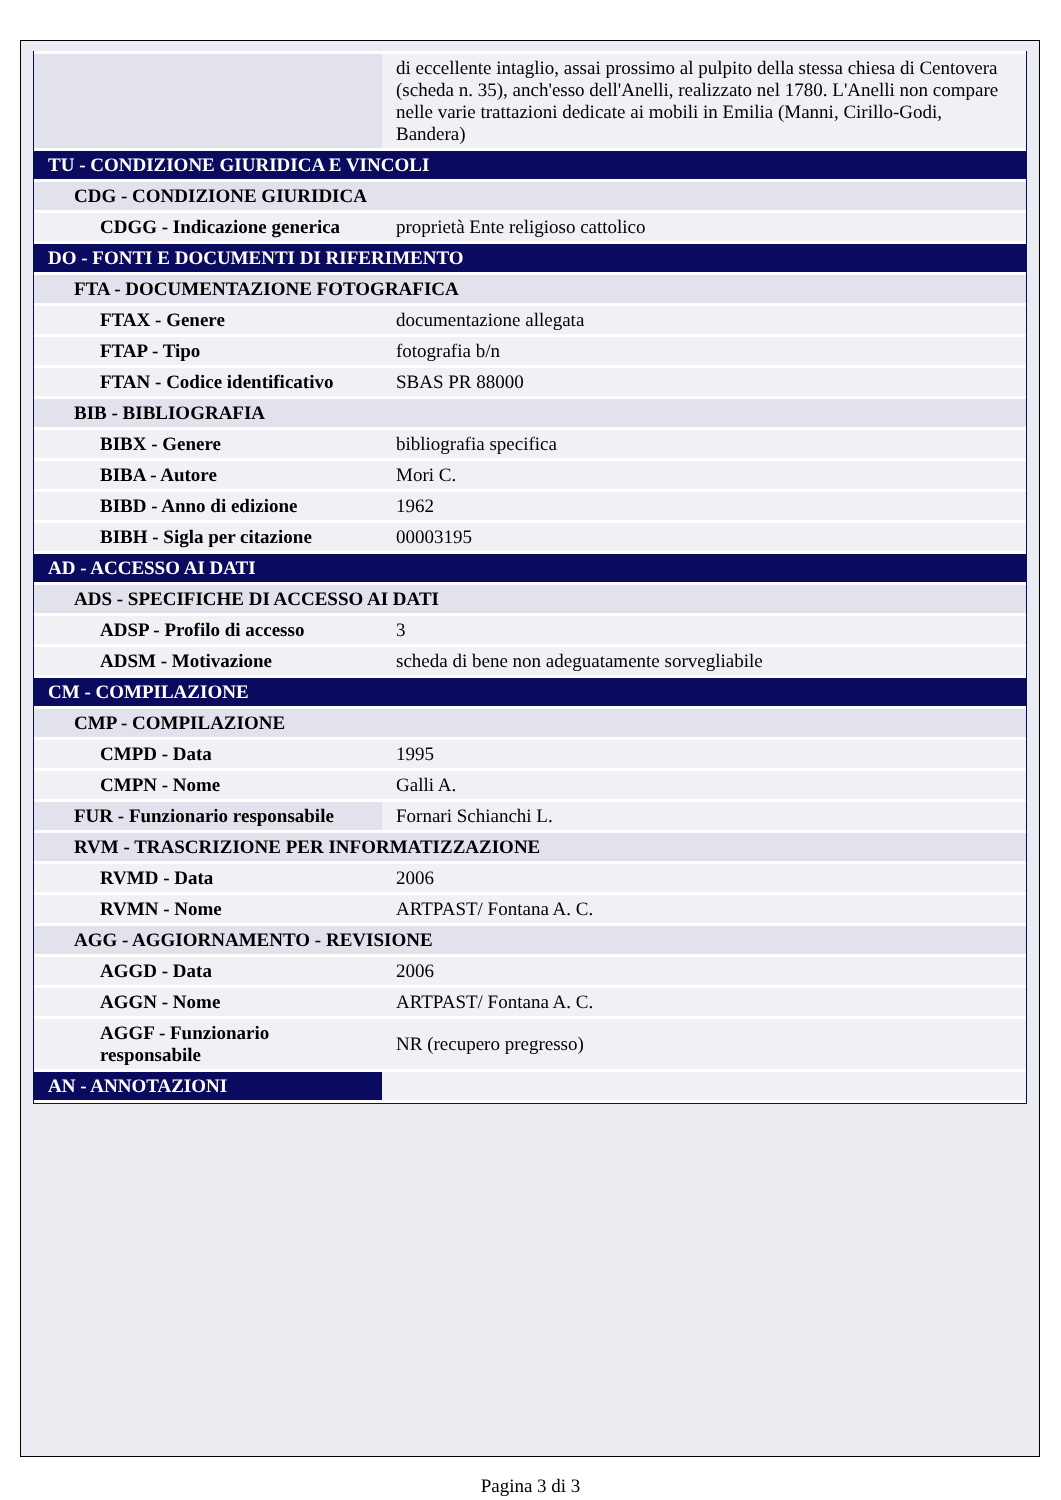| | di eccellente intaglio, assai prossimo al pulpito della stessa chiesa di Centovera (scheda n. 35), anch'esso dell'Anelli, realizzato nel 1780. L'Anelli non compare nelle varie trattazioni dedicate ai mobili in Emilia (Manni, Cirillo-Godi, Bandera) |
| TU - CONDIZIONE GIURIDICA E VINCOLI | |
| CDG - CONDIZIONE GIURIDICA | |
| CDGG - Indicazione generica | proprietà Ente religioso cattolico |
| DO - FONTI E DOCUMENTI DI RIFERIMENTO | |
| FTA - DOCUMENTAZIONE FOTOGRAFICA | |
| FTAX - Genere | documentazione allegata |
| FTAP - Tipo | fotografia b/n |
| FTAN - Codice identificativo | SBAS PR 88000 |
| BIB - BIBLIOGRAFIA | |
| BIBX - Genere | bibliografia specifica |
| BIBA - Autore | Mori C. |
| BIBD - Anno di edizione | 1962 |
| BIBH - Sigla per citazione | 00003195 |
| AD - ACCESSO AI DATI | |
| ADS - SPECIFICHE DI ACCESSO AI DATI | |
| ADSP - Profilo di accesso | 3 |
| ADSM - Motivazione | scheda di bene non adeguatamente sorvegliabile |
| CM - COMPILAZIONE | |
| CMP - COMPILAZIONE | |
| CMPD - Data | 1995 |
| CMPN - Nome | Galli A. |
| FUR - Funzionario responsabile | Fornari Schianchi L. |
| RVM - TRASCRIZIONE PER INFORMATIZZAZIONE | |
| RVMD - Data | 2006 |
| RVMN - Nome | ARTPAST/ Fontana A. C. |
| AGG - AGGIORNAMENTO - REVISIONE | |
| AGGD - Data | 2006 |
| AGGN - Nome | ARTPAST/ Fontana A. C. |
| AGGF - Funzionario responsabile | NR (recupero pregresso) |
| AN - ANNOTAZIONI | |
Pagina 3 di 3